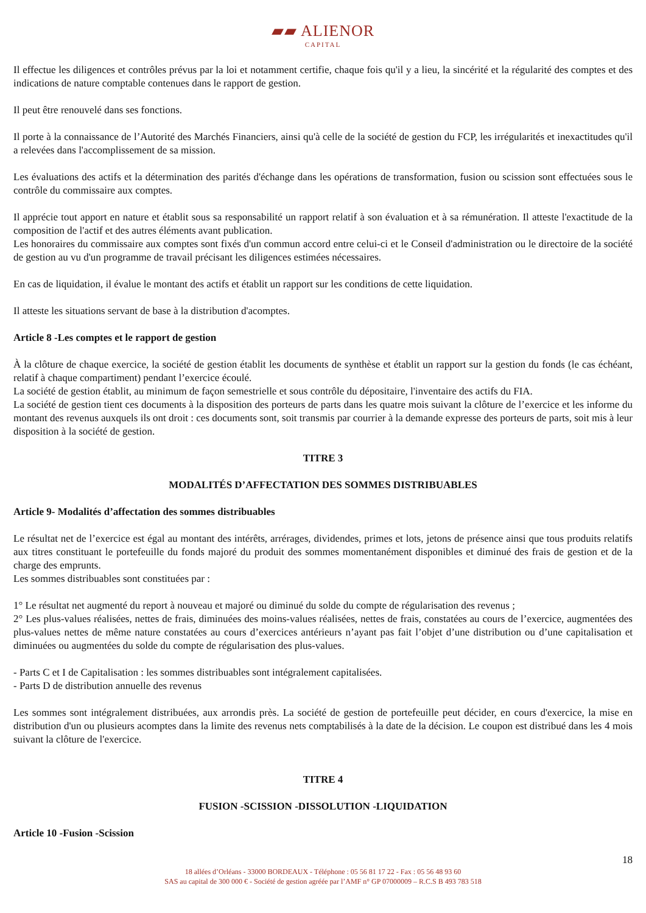▰▰ ALIENOR CAPITAL
Il effectue les diligences et contrôles prévus par la loi et notamment certifie, chaque fois qu'il y a lieu, la sincérité et la régularité des comptes et des indications de nature comptable contenues dans le rapport de gestion.
Il peut être renouvelé dans ses fonctions.
Il porte à la connaissance de l’Autorité des Marchés Financiers, ainsi qu'à celle de la société de gestion du FCP, les irrégularités et inexactitudes qu'il a relevées dans l'accomplissement de sa mission.
Les évaluations des actifs et la détermination des parités d'échange dans les opérations de transformation, fusion ou scission sont effectuées sous le contrôle du commissaire aux comptes.
Il apprécie tout apport en nature et établit sous sa responsabilité un rapport relatif à son évaluation et à sa rémunération. Il atteste l'exactitude de la composition de l'actif et des autres éléments avant publication.
Les honoraires du commissaire aux comptes sont fixés d'un commun accord entre celui-ci et le Conseil d'administration ou le directoire de la société de gestion au vu d'un programme de travail précisant les diligences estimées nécessaires.
En cas de liquidation, il évalue le montant des actifs et établit un rapport sur les conditions de cette liquidation.
Il atteste les situations servant de base à la distribution d'acomptes.
Article 8 -Les comptes et le rapport de gestion
À la clôture de chaque exercice, la société de gestion établit les documents de synthèse et établit un rapport sur la gestion du fonds (le cas échéant, relatif à chaque compartiment) pendant l’exercice écoulé.
La société de gestion établit, au minimum de façon semestrielle et sous contrôle du dépositaire, l'inventaire des actifs du FIA.
La société de gestion tient ces documents à la disposition des porteurs de parts dans les quatre mois suivant la clôture de l’exercice et les informe du montant des revenus auxquels ils ont droit : ces documents sont, soit transmis par courrier à la demande expresse des porteurs de parts, soit mis à leur disposition à la société de gestion.
TITRE 3
MODALITÉS D’AFFECTATION DES SOMMES DISTRIBUABLES
Article 9- Modalités d’affectation des sommes distribuables
Le résultat net de l’exercice est égal au montant des intérêts, arrérages, dividendes, primes et lots, jetons de présence ainsi que tous produits relatifs aux titres constituant le portefeuille du fonds majoré du produit des sommes momentanément disponibles et diminué des frais de gestion et de la charge des emprunts.
Les sommes distribuables sont constituées par :
1° Le résultat net augmenté du report à nouveau et majoré ou diminué du solde du compte de régularisation des revenus ;
2° Les plus-values réalisées, nettes de frais, diminuées des moins-values réalisées, nettes de frais, constatées au cours de l’exercice, augmentées des plus-values nettes de même nature constatées au cours d’exercices antérieurs n’ayant pas fait l’objet d’une distribution ou d’une capitalisation et diminuées ou augmentées du solde du compte de régularisation des plus-values.
- Parts C et I de Capitalisation : les sommes distribuables sont intégralement capitalisées.
- Parts D de distribution annuelle des revenus
Les sommes sont intégralement distribuées, aux arrondis près. La société de gestion de portefeuille peut décider, en cours d'exercice, la mise en distribution d'un ou plusieurs acomptes dans la limite des revenus nets comptabilisés à la date de la décision. Le coupon est distribué dans les 4 mois suivant la clôture de l'exercice.
TITRE 4
FUSION -SCISSION -DISSOLUTION -LIQUIDATION
Article 10 -Fusion -Scission
18
18 allées d’Orléans - 33000 BORDEAUX - Téléphone : 05 56 81 17 22 - Fax : 05 56 48 93 60
SAS au capital de 300 000 € - Société de gestion agréée par l’AMF n° GP 07000009 – R.C.S B 493 783 518